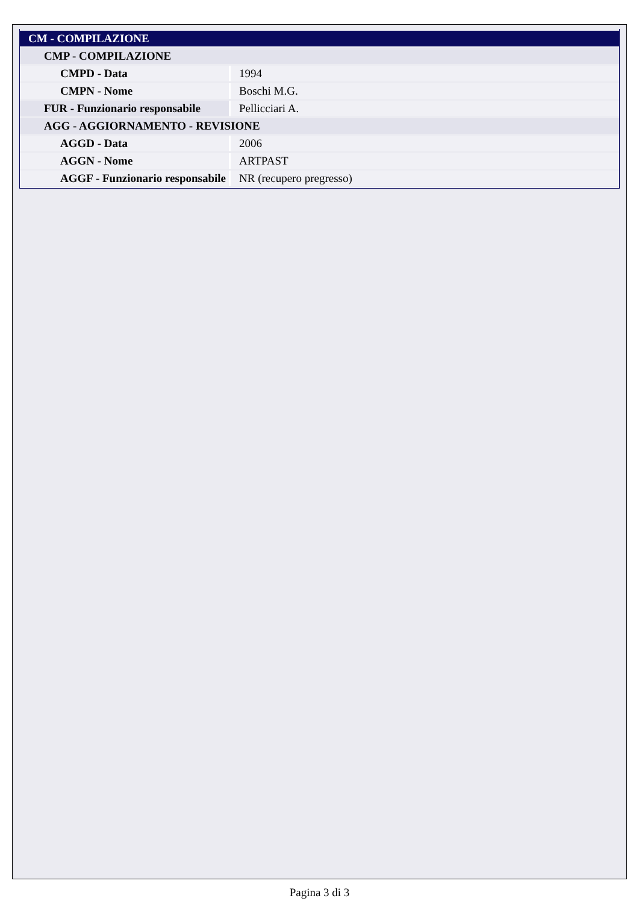| CM - COMPILAZIONE | |
| CMP - COMPILAZIONE | |
| CMPD - Data | 1994 |
| CMPN - Nome | Boschi M.G. |
| FUR - Funzionario responsabile | Pellicciari A. |
| AGG - AGGIORNAMENTO - REVISIONE | |
| AGGD - Data | 2006 |
| AGGN - Nome | ARTPAST |
| AGGF - Funzionario responsabile | NR (recupero pregresso) |
Pagina 3 di 3